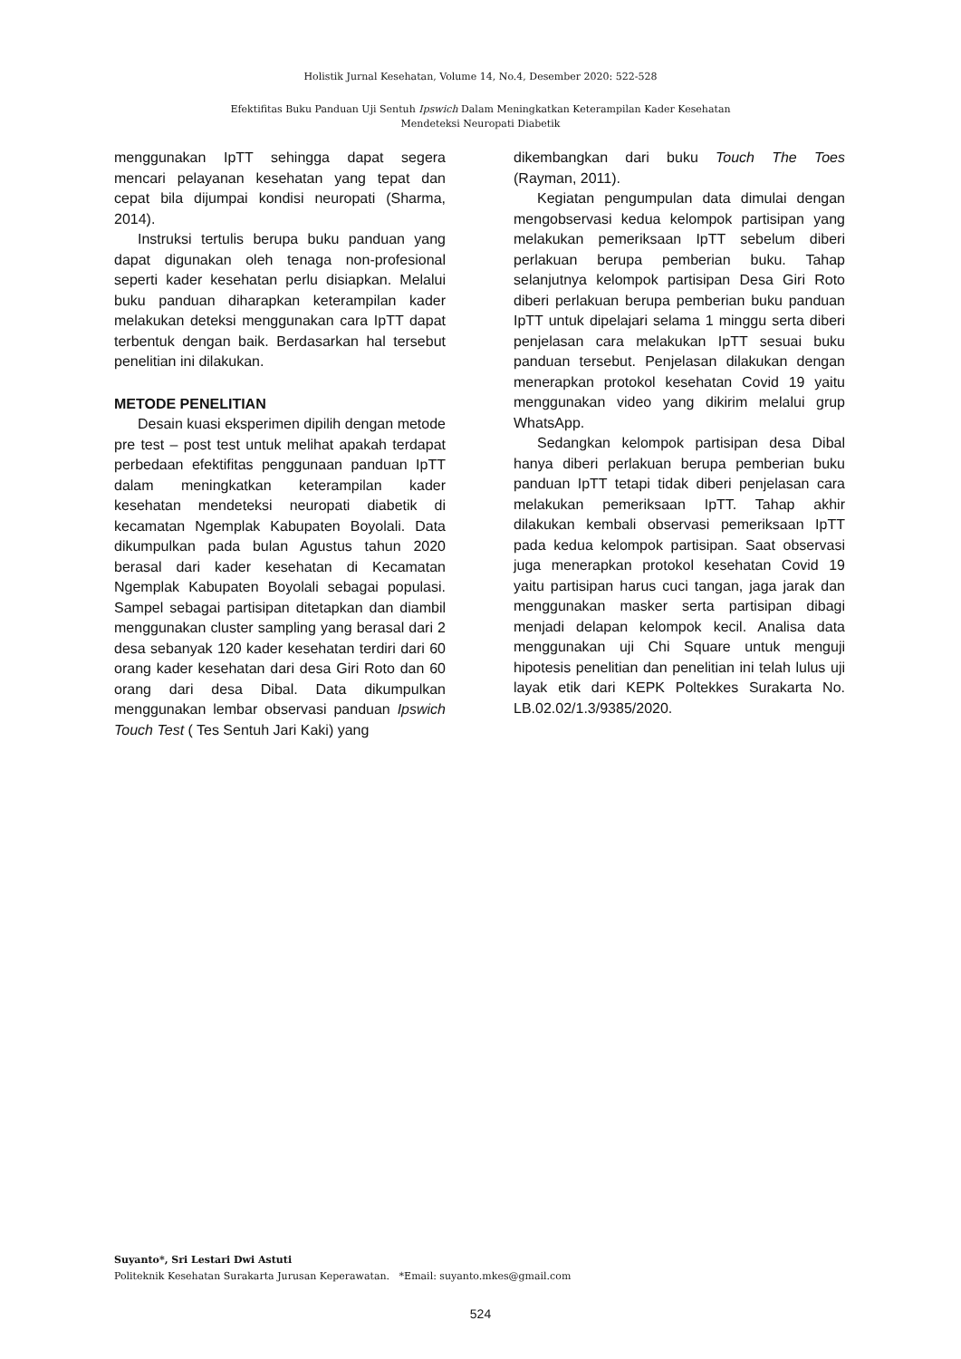Holistik Jurnal Kesehatan, Volume 14, No.4, Desember 2020: 522-528
Efektifitas Buku Panduan Uji Sentuh Ipswich Dalam Meningkatkan Keterampilan Kader Kesehatan
Mendeteksi Neuropati Diabetik
menggunakan IpTT sehingga dapat segera mencari pelayanan kesehatan yang tepat dan cepat bila dijumpai kondisi neuropati (Sharma, 2014).
Instruksi tertulis berupa buku panduan yang dapat digunakan oleh tenaga non-profesional seperti kader kesehatan perlu disiapkan. Melalui buku panduan diharapkan keterampilan kader melakukan deteksi menggunakan cara IpTT dapat terbentuk dengan baik. Berdasarkan hal tersebut penelitian ini dilakukan.
METODE PENELITIAN
Desain kuasi eksperimen dipilih dengan metode pre test – post test untuk melihat apakah terdapat perbedaan efektifitas penggunaan panduan IpTT dalam meningkatkan keterampilan kader kesehatan mendeteksi neuropati diabetik di kecamatan Ngemplak Kabupaten Boyolali. Data dikumpulkan pada bulan Agustus tahun 2020 berasal dari kader kesehatan di Kecamatan Ngemplak Kabupaten Boyolali sebagai populasi. Sampel sebagai partisipan ditetapkan dan diambil menggunakan cluster sampling yang berasal dari 2 desa sebanyak 120 kader kesehatan terdiri dari 60 orang kader kesehatan dari desa Giri Roto dan 60 orang dari desa Dibal. Data dikumpulkan menggunakan lembar observasi panduan Ipswich Touch Test ( Tes Sentuh Jari Kaki) yang
dikembangkan dari buku Touch The Toes (Rayman, 2011).
Kegiatan pengumpulan data dimulai dengan mengobservasi kedua kelompok partisipan yang melakukan pemeriksaan IpTT sebelum diberi perlakuan berupa pemberian buku. Tahap selanjutnya kelompok partisipan Desa Giri Roto diberi perlakuan berupa pemberian buku panduan IpTT untuk dipelajari selama 1 minggu serta diberi penjelasan cara melakukan IpTT sesuai buku panduan tersebut. Penjelasan dilakukan dengan menerapkan protokol kesehatan Covid 19 yaitu menggunakan video yang dikirim melalui grup WhatsApp.
Sedangkan kelompok partisipan desa Dibal hanya diberi perlakuan berupa pemberian buku panduan IpTT tetapi tidak diberi penjelasan cara melakukan pemeriksaan IpTT. Tahap akhir dilakukan kembali observasi pemeriksaan IpTT pada kedua kelompok partisipan. Saat observasi juga menerapkan protokol kesehatan Covid 19 yaitu partisipan harus cuci tangan, jaga jarak dan menggunakan masker serta partisipan dibagi menjadi delapan kelompok kecil. Analisa data menggunakan uji Chi Square untuk menguji hipotesis penelitian dan penelitian ini telah lulus uji layak etik dari KEPK Poltekkes Surakarta No. LB.02.02/1.3/9385/2020.
Suyanto*, Sri Lestari Dwi Astuti
Politeknik Kesehatan Surakarta Jurusan Keperawatan. *Email: suyanto.mkes@gmail.com
524